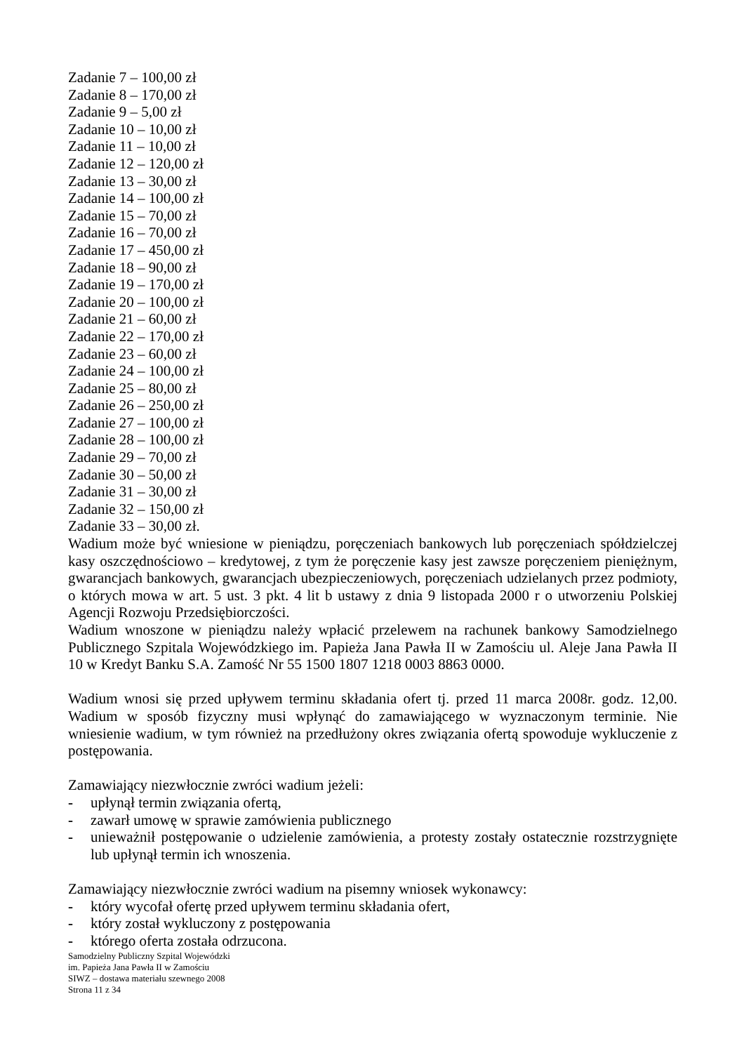Zadanie 7 – 100,00 zł
Zadanie 8 – 170,00 zł
Zadanie 9 – 5,00 zł
Zadanie 10 – 10,00 zł
Zadanie 11 – 10,00 zł
Zadanie 12 – 120,00 zł
Zadanie 13 – 30,00 zł
Zadanie 14 – 100,00 zł
Zadanie 15 – 70,00 zł
Zadanie 16 – 70,00 zł
Zadanie 17 – 450,00 zł
Zadanie 18 – 90,00 zł
Zadanie 19 – 170,00 zł
Zadanie 20 – 100,00 zł
Zadanie 21 – 60,00 zł
Zadanie 22 – 170,00 zł
Zadanie 23 – 60,00 zł
Zadanie 24 – 100,00 zł
Zadanie 25 – 80,00 zł
Zadanie 26 – 250,00 zł
Zadanie 27 – 100,00 zł
Zadanie 28 – 100,00 zł
Zadanie 29 – 70,00 zł
Zadanie 30 – 50,00 zł
Zadanie 31 – 30,00 zł
Zadanie 32 – 150,00 zł
Zadanie 33 – 30,00 zł.
Wadium może być wniesione w pieniądzu, poręczeniach bankowych lub poręczeniach spółdzielczej kasy oszczędnościowo – kredytowej, z tym że poręczenie kasy jest zawsze poręczeniem pieniężnym, gwarancjach bankowych, gwarancjach ubezpieczeniowych, poręczeniach udzielanych przez podmioty, o których mowa w art. 5 ust. 3 pkt. 4 lit b ustawy z dnia 9 listopada 2000 r o utworzeniu Polskiej Agencji Rozwoju Przedsiębiorczości.
Wadium wnoszone w pieniądzu należy wpłacić przelewem na rachunek bankowy Samodzielnego Publicznego Szpitala Wojewódzkiego im. Papieża Jana Pawła II w Zamościu ul. Aleje Jana Pawła II 10 w Kredyt Banku S.A. Zamość Nr 55 1500 1807 1218 0003 8863 0000.
Wadium wnosi się przed upływem terminu składania ofert tj. przed 11 marca 2008r. godz. 12,00. Wadium w sposób fizyczny musi wpłynąć do zamawiającego w wyznaczonym terminie. Nie wniesienie wadium, w tym również na przedłużony okres związania ofertą spowoduje wykluczenie z postępowania.
Zamawiający niezwłocznie zwróci wadium jeżeli:
- upłynął termin związania ofertą,
- zawarł umowę w sprawie zamówienia publicznego
- unieważnił postępowanie o udzielenie zamówienia, a protesty zostały ostatecznie rozstrzygnięte lub upłynął termin ich wnoszenia.
Zamawiający niezwłocznie zwróci wadium na pisemny wniosek wykonawcy:
- który wycofał ofertę przed upływem terminu składania ofert,
- który został wykluczony z postępowania
- którego oferta została odrzucona.
Samodzielny Publiczny Szpital Wojewódzki
im. Papieża Jana Pawła II w Zamościu
SIWZ – dostawa materiału szewnego 2008
Strona 11 z 34